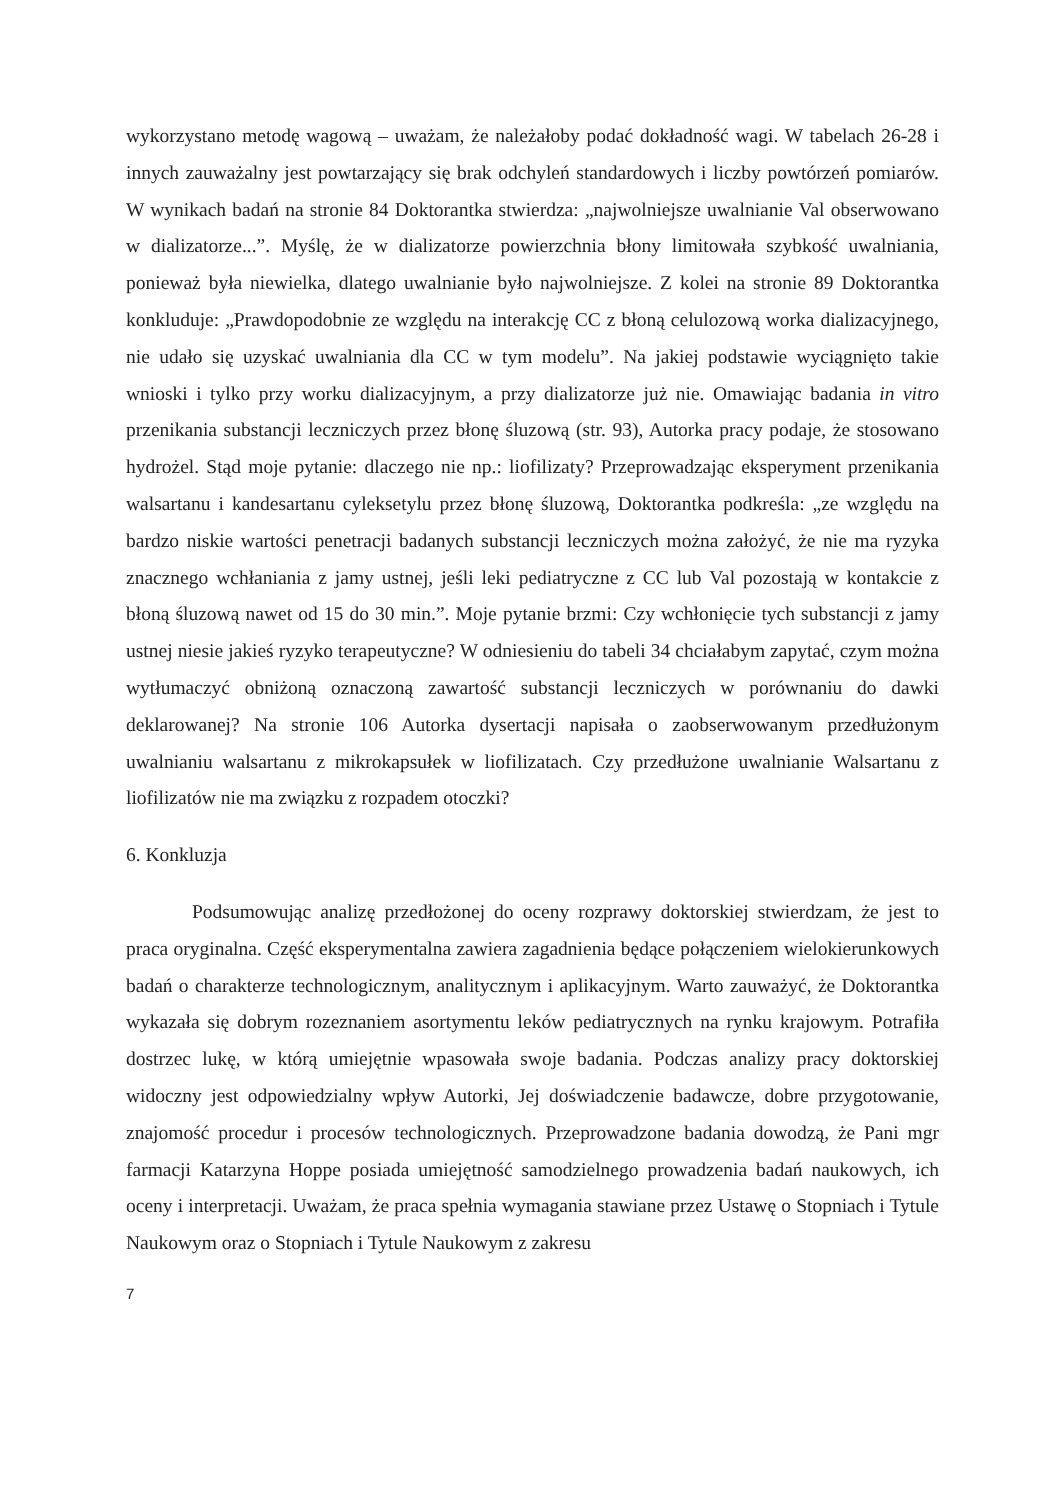wykorzystano metodę wagową – uważam, że należałoby podać dokładność wagi. W tabelach 26-28 i innych zauważalny jest powtarzający się brak odchyleń standardowych i liczby powtórzeń pomiarów. W wynikach badań na stronie 84 Doktorantka stwierdza: „najwolniejsze uwalnianie Val obserwowano w dializatorze...”. Myślę, że w dializatorze powierzchnia błony limitowała szybkość uwalniania, ponieważ była niewielka, dlatego uwalnianie było najwolniejsze. Z kolei na stronie 89 Doktorantka konkluduje: „Prawdopodobnie ze względu na interakcję CC z błoną celulozową worka dializacyjnego, nie udało się uzyskać uwalniania dla CC w tym modelu”. Na jakiej podstawie wyciągnięto takie wnioski i tylko przy worku dializacyjnym, a przy dializatorze już nie. Omawiając badania in vitro przenikania substancji leczniczych przez błonę śluzową (str. 93), Autorka pracy podaje, że stosowano hydrożel. Stąd moje pytanie: dlaczego nie np.: liofilizaty? Przeprowadzając eksperyment przenikania walsartanu i kandesartanu cyleksetylu przez błonę śluzową, Doktorantka podkreśla: „ze względu na bardzo niskie wartości penetracji badanych substancji leczniczych można założyć, że nie ma ryzyka znacznego wchłaniania z jamy ustnej, jeśli leki pediatryczne z CC lub Val pozostają w kontakcie z błoną śluzową nawet od 15 do 30 min.”. Moje pytanie brzmi: Czy wchłonięcie tych substancji z jamy ustnej niesie jakieś ryzyko terapeutyczne? W odniesieniu do tabeli 34 chciałabym zapytać, czym można wytłumaczyć obniżoną oznaczoną zawartość substancji leczniczych w porównaniu do dawki deklarowanej? Na stronie 106 Autorka dysertacji napisała o zaobserwowanym przedłużonym uwalnianiu walsartanu z mikrokapsułek w liofilizatach. Czy przedłużone uwalnianie Walsartanu z liofilizatów nie ma związku z rozpadem otoczki?
6. Konkluzja
Podsumowując analizę przedłożonej do oceny rozprawy doktorskiej stwierdzam, że jest to praca oryginalna. Część eksperymentalna zawiera zagadnienia będące połączeniem wielokierunkowych badań o charakterze technologicznym, analitycznym i aplikacyjnym. Warto zauważyć, że Doktorantka wykazała się dobrym rozeznaniem asortymentu leków pediatrycznych na rynku krajowym. Potrafiła dostrzec lukę, w którą umiejętnie wpasowała swoje badania. Podczas analizy pracy doktorskiej widoczny jest odpowiedzialny wpływ Autorki, Jej doświadczenie badawcze, dobre przygotowanie, znajomość procedur i procesów technologicznych. Przeprowadzone badania dowodzą, że Pani mgr farmacji Katarzyna Hoppe posiada umiejętność samodzielnego prowadzenia badań naukowych, ich oceny i interpretacji. Uważam, że praca spełnia wymagania stawiane przez Ustawę o Stopniach i Tytule Naukowym oraz o Stopniach i Tytule Naukowym z zakresu
7